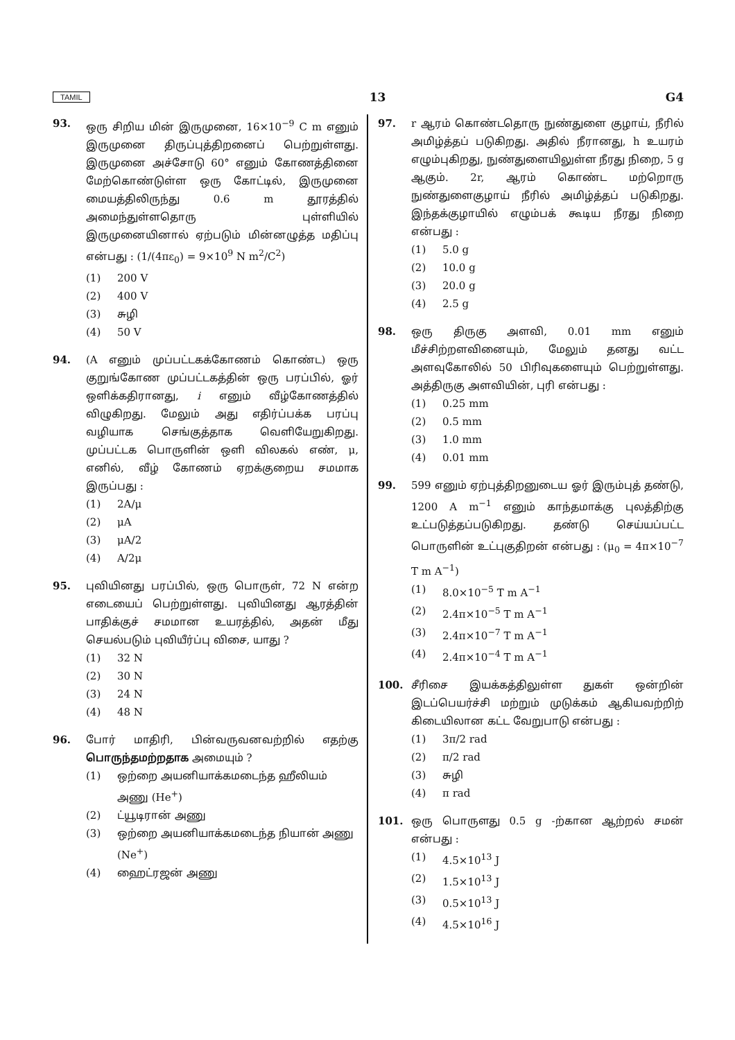TAMIL 13 G4
93. ஒரு சிறிய மின் இருமுனை, 16×10<sup>−9</sup> C m எனும் இருமுனை திருப்புத்திறனைப் பெற்றுள்ளது. இருமுனை அச்சோடு 60° எனும் கோணத்தினை மேற்கொண்டுள்ள ஒரு கோட்டில், இருமுனை மையத்திலிருந்து 0.6 m தூரத்தில் அமைந்துள்ளதொரு புள்ளியில் இருமுனையினால் ஏற்படும் மின்னழுத்த மதிப்பு என்பது : (1/(4πε<sub>0</sub>) = 9×10<sup>9</sup> N m<sup>2</sup>/C<sup>2</sup>)
(1) 200 V
(2) 400 V
(3) சுழி
(4) 50 V
94. (A எனும் முப்பட்டகக்கோணம் கொண்ட) ஒரு குறுங்கோண முப்பட்டகத்தின் ஒரு பரப்பில், ஓர் ஒளிக்கதிரானது, i எனும் வீழ்கோணத்தில் விழுகிறது. மேலும் அது எதிர்ப்பக்க பரப்பு வழியாக செங்குத்தாக வெளியேறுகிறது. முப்பட்டக பொருளின் ஒளி விலகல் எண், μ, எனில், வீழ் கோணம் ஏறக்குறைய சமமாக இருப்பது :
(1) 2A/μ
(2) μA
(3) μA/2
(4) A/2μ
95. புவியினது பரப்பில், ஒரு பொருள், 72 N என்ற எடையைப் பெற்றுள்ளது. புவியினது ஆரத்தின் பாதிக்குச் சமமான உயரத்தில், அதன் மீது செயல்படும் புவியீர்ப்பு விசை, யாது ?
(1) 32 N
(2) 30 N
(3) 24 N
(4) 48 N
96. போர் மாதிரி, பின்வருவனவற்றில் எதற்கு பொருந்தமற்றதாக அமையும் ?
(1) ஒற்றை அயனியாக்கமடைந்த ஹீலியம் அணு (He<sup>+</sup>)
(2) ட்யூடிரான் அணு
(3) ஒற்றை அயனியாக்கமடைந்த நியான் அணு (Ne<sup>+</sup>)
(4) ஹைட்ரஜன் அணு
97. r ஆரம் கொண்டதொரு நுண்துளை குழாய், நீரில் அமிழ்த்தப் படுகிறது. அதில் நீரானது, h உயரம் எழும்புகிறது, நுண்துளையிலுள்ள நீரது நிறை, 5 g ஆகும். 2r, ஆரம் கொண்ட மற்றொரு நுண்துளைகுழாய் நீரில் அமிழ்த்தப் படுகிறது. இந்தக்குழாயில் எழும்பக் கூடிய நீரது நிறை என்பது :
(1) 5.0 g
(2) 10.0 g
(3) 20.0 g
(4) 2.5 g
98. ஒரு திருகு அளவி, 0.01 mm எனும் மீச்சிற்றளவினையும், மேலும் தனது வட்ட அளவுகோலில் 50 பிரிவுகளையும் பெற்றுள்ளது. அத்திருகு அளவியின், புரி என்பது :
(1) 0.25 mm
(2) 0.5 mm
(3) 1.0 mm
(4) 0.01 mm
99. 599 எனும் ஏற்புத்திறனுடைய ஓர் இரும்புத் தண்டு, 1200 A m<sup>−1</sup> எனும் காந்தமாக்கு புலத்திற்கு உட்படுத்தப்படுகிறது. தண்டு செய்யப்பட்ட பொருளின் உட்புகுதிறன் என்பது : (μ<sub>0</sub> = 4π×10<sup>−7</sup> T m A<sup>−1</sup>)
(1) 8.0×10<sup>−5</sup> T m A<sup>−1</sup>
(2) 2.4π×10<sup>−5</sup> T m A<sup>−1</sup>
(3) 2.4π×10<sup>−7</sup> T m A<sup>−1</sup>
(4) 2.4π×10<sup>−4</sup> T m A<sup>−1</sup>
100. சீரிசை இயக்கத்திலுள்ள துகள் ஒன்றின் இடப்பெயர்ச்சி மற்றும் முடுக்கம் ஆகியவற்றிற் கிடையிலான கட்ட வேறுபாடு என்பது :
(1) 3π/2 rad
(2) π/2 rad
(3) சுழி
(4) π rad
101. ஒரு பொருளது 0.5 g -ற்கான ஆற்றல் சமன் என்பது :
(1) 4.5×10<sup>13</sup> J
(2) 1.5×10<sup>13</sup> J
(3) 0.5×10<sup>13</sup> J
(4) 4.5×10<sup>16</sup> J